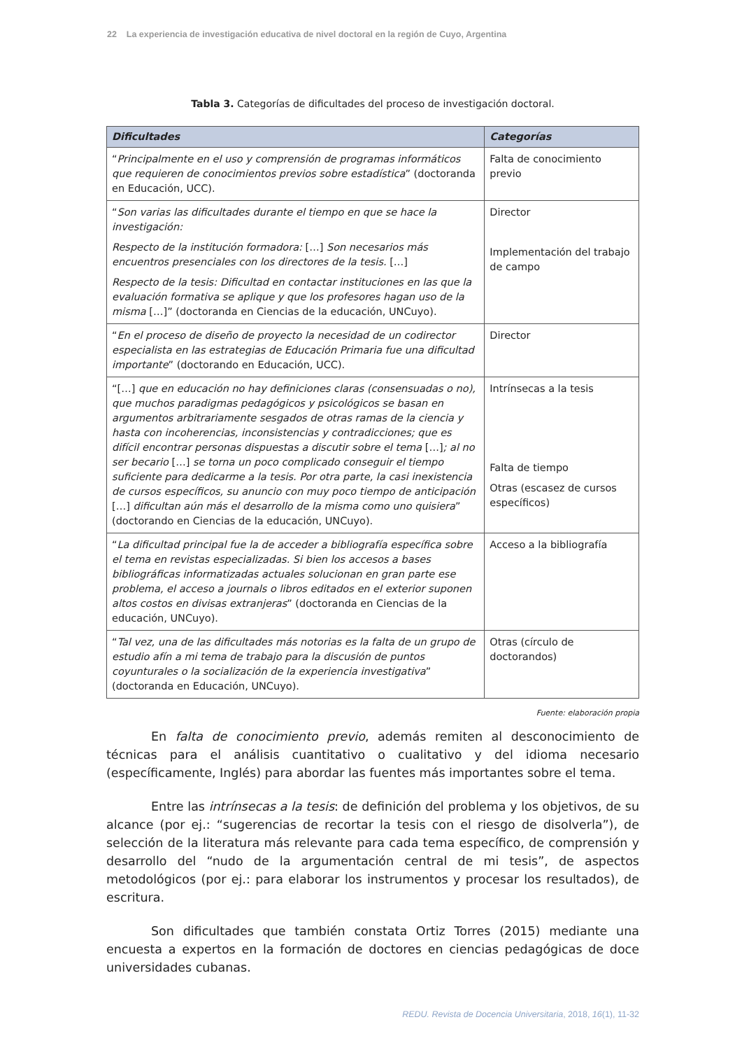22 La experiencia de investigación educativa de nivel doctoral en la región de Cuyo, Argentina
Tabla 3. Categorías de dificultades del proceso de investigación doctoral.
| Dificultades | Categorías |
| --- | --- |
| “ Principalmente en el uso y comprensión de programas informáticos que requieren de conocimientos previos sobre estadística ” (doctoranda en Educación, UCC). | Falta de conocimiento previo |
| “ Son varias las dificultades durante el tiempo en que se hace la investigación: Respecto de la institución formadora: […] Son necesarios más encuentros presenciales con los directores de la tesis. […] Respecto de la tesis: Dificultad en contactar instituciones en las que la evaluación formativa se aplique y que los profesores hagan uso de la misma […]” (doctoranda en Ciencias de la educación, UNCuyo). | Director Implementación del trabajo de campo |
| “ En el proceso de diseño de proyecto la necesidad de un codirector especialista en las estrategias de Educación Primaria fue una dificultad importante ” (doctorando en Educación, UCC). | Director |
| “[…] que en educación no hay definiciones claras (consensuadas o no), que muchos paradigmas pedagógicos y psicológicos se basan en argumentos arbitrariamente sesgados de otras ramas de la ciencia y hasta con incoherencias, inconsistencias y contradicciones; que es difícil encontrar personas dispuestas a discutir sobre el tema […] ; al no ser becario […] se torna un poco complicado conseguir el tiempo suficiente para dedicarme a la tesis. Por otra parte, la casi inexistencia de cursos específicos, su anuncio con muy poco tiempo de anticipación […] dificultan aún más el desarrollo de la misma como uno quisiera ” (doctorando en Ciencias de la educación, UNCuyo). | Intrínsecas a la tesis Falta de tiempo Otras (escasez de cursos específicos) |
| “ La dificultad principal fue la de acceder a bibliografía específica sobre el tema en revistas especializadas. Si bien los accesos a bases bibliográficas informatizadas actuales solucionan en gran parte ese problema, el acceso a journals o libros editados en el exterior suponen altos costos en divisas extranjeras ” (doctoranda en Ciencias de la educación, UNCuyo). | Acceso a la bibliografía |
| “ Tal vez, una de las dificultades más notorias es la falta de un grupo de estudio afín a mi tema de trabajo para la discusión de puntos coyunturales o la socialización de la experiencia investigativa ” (doctoranda en Educación, UNCuyo). | Otras (círculo de doctorandos) |
Fuente: elaboración propia
En falta de conocimiento previo, además remiten al desconocimiento de técnicas para el análisis cuantitativo o cualitativo y del idioma necesario (específicamente, Inglés) para abordar las fuentes más importantes sobre el tema.
Entre las intrínsecas a la tesis: de definición del problema y los objetivos, de su alcance (por ej.: “sugerencias de recortar la tesis con el riesgo de disolverla”), de selección de la literatura más relevante para cada tema específico, de comprensión y desarrollo del “nudo de la argumentación central de mi tesis”, de aspectos metodológicos (por ej.: para elaborar los instrumentos y procesar los resultados), de escritura.
Son dificultades que también constata Ortiz Torres (2015) mediante una encuesta a expertos en la formación de doctores en ciencias pedagógicas de doce universidades cubanas.
REDU. Revista de Docencia Universitaria, 2018, 16(1), 11-32